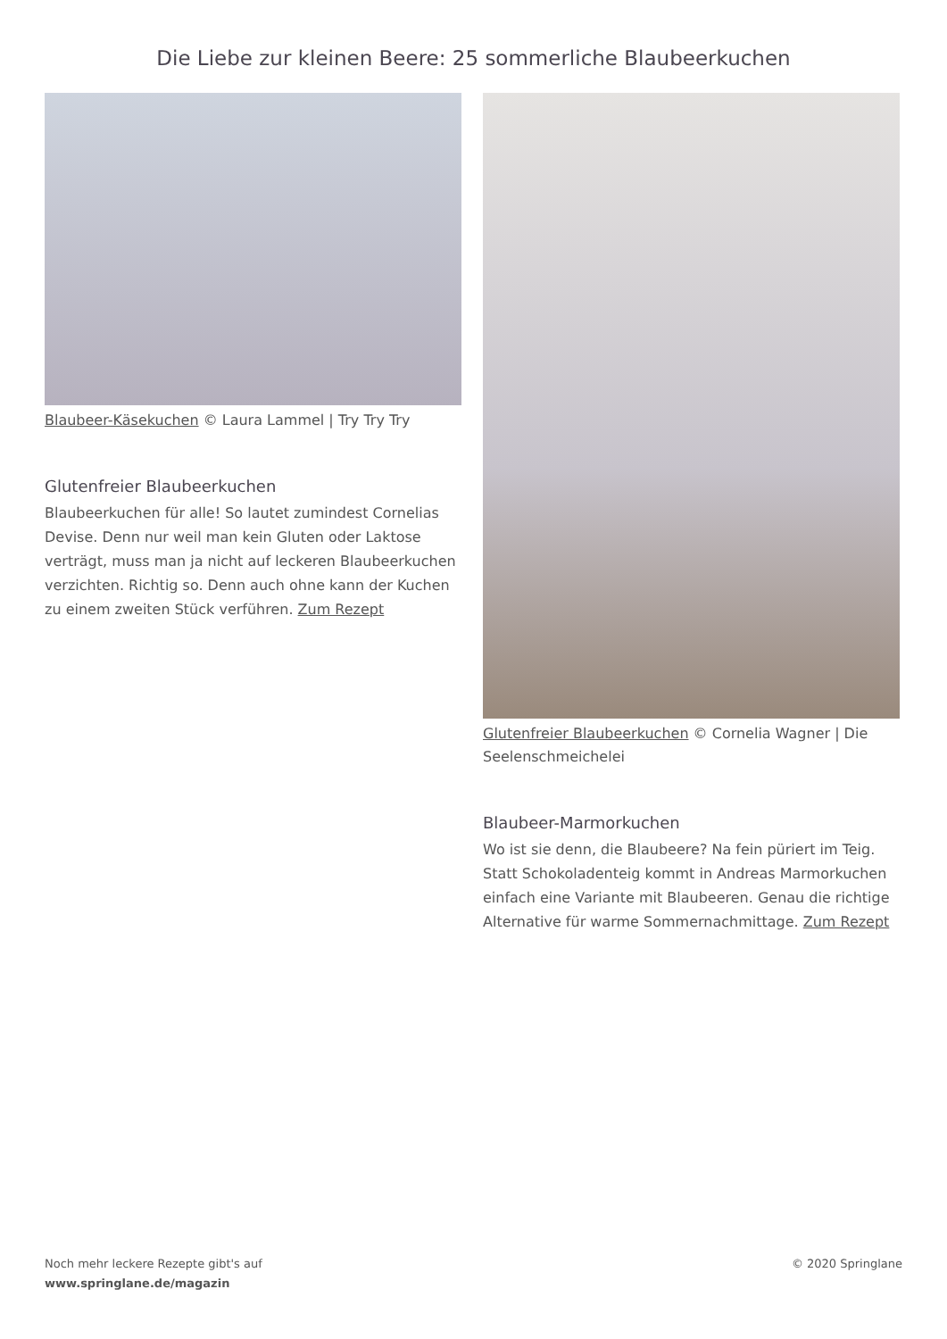Die Liebe zur kleinen Beere: 25 sommerliche Blaubeerkuchen
Blaubeer-Käsekuchen © Laura Lammel | Try Try Try
Glutenfreier Blaubeerkuchen
Blaubeerkuchen für alle! So lautet zumindest Cornelias Devise. Denn nur weil man kein Gluten oder Laktose verträgt, muss man ja nicht auf leckeren Blaubeerkuchen verzichten. Richtig so. Denn auch ohne kann der Kuchen zu einem zweiten Stück verführen. Zum Rezept
Glutenfreier Blaubeerkuchen © Cornelia Wagner | Die Seelenschmeichelei
Blaubeer-Marmorkuchen
Wo ist sie denn, die Blaubeere? Na fein püriert im Teig. Statt Schokoladenteig kommt in Andreas Marmorkuchen einfach eine Variante mit Blaubeeren. Genau die richtige Alternative für warme Sommernachmittage. Zum Rezept
Noch mehr leckere Rezepte gibt's auf
www.springlane.de/magazin
© 2020 Springlane